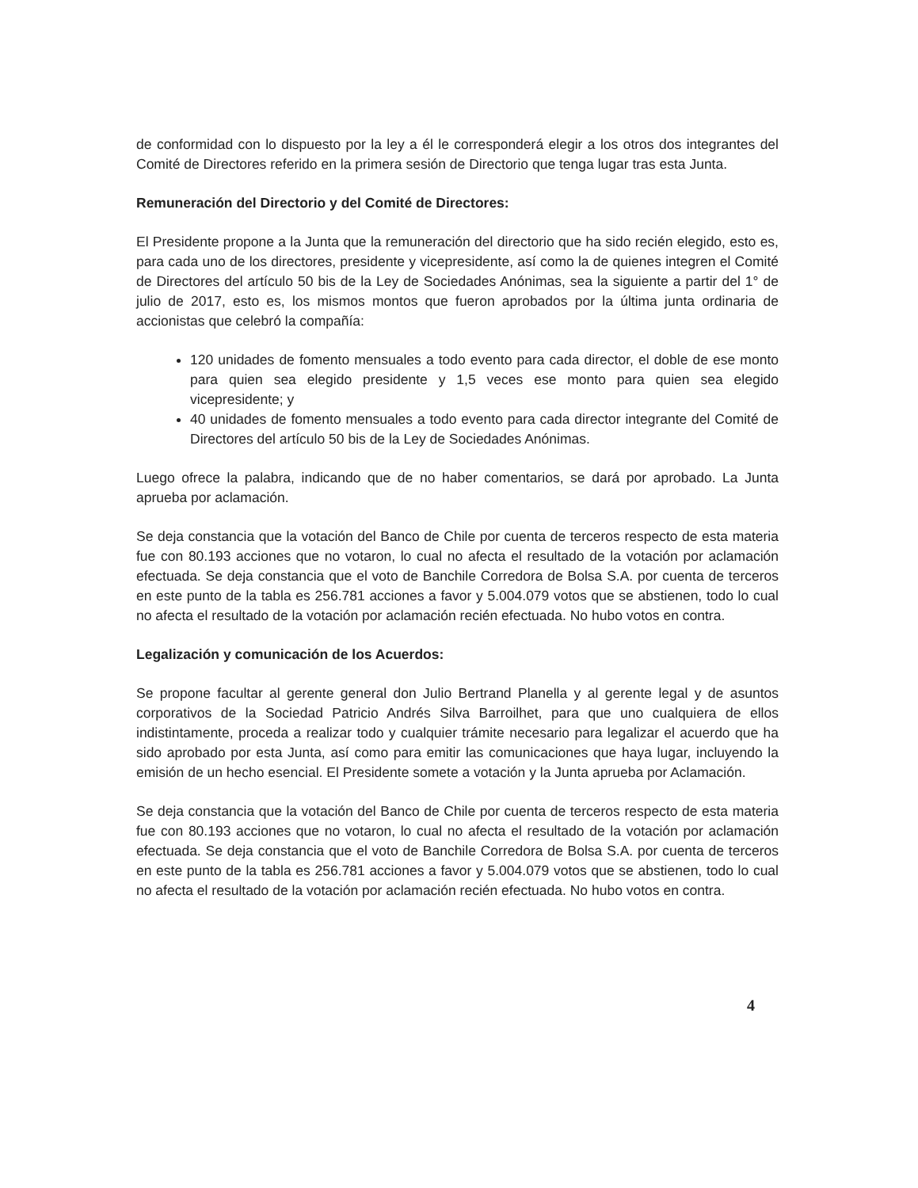de conformidad con lo dispuesto por la ley a él le corresponderá elegir a los otros dos integrantes del Comité de Directores referido en la primera sesión de Directorio que tenga lugar tras esta Junta.
Remuneración del Directorio y del Comité de Directores:
El Presidente propone a la Junta que la remuneración del directorio que ha sido recién elegido, esto es, para cada uno de los directores, presidente y vicepresidente, así como la de quienes integren el Comité de Directores del artículo 50 bis de la Ley de Sociedades Anónimas, sea la siguiente a partir del 1° de julio de 2017, esto es, los mismos montos que fueron aprobados por la última junta ordinaria de accionistas que celebró la compañía:
120 unidades de fomento mensuales a todo evento para cada director, el doble de ese monto para quien sea elegido presidente y 1,5 veces ese monto para quien sea elegido vicepresidente; y
40 unidades de fomento mensuales a todo evento para cada director integrante del Comité de Directores del artículo 50 bis de la Ley de Sociedades Anónimas.
Luego ofrece la palabra, indicando que de no haber comentarios, se dará por aprobado. La Junta aprueba por aclamación.
Se deja constancia que la votación del Banco de Chile por cuenta de terceros respecto de esta materia fue con 80.193 acciones que no votaron, lo cual no afecta el resultado de la votación por aclamación efectuada. Se deja constancia que el voto de Banchile Corredora de Bolsa S.A. por cuenta de terceros en este punto de la tabla es 256.781 acciones a favor y 5.004.079 votos que se abstienen, todo lo cual no afecta el resultado de la votación por aclamación recién efectuada. No hubo votos en contra.
Legalización y comunicación de los Acuerdos:
Se propone facultar al gerente general don Julio Bertrand Planella y al gerente legal y de asuntos corporativos de la Sociedad Patricio Andrés Silva Barroilhet, para que uno cualquiera de ellos indistintamente, proceda a realizar todo y cualquier trámite necesario para legalizar el acuerdo que ha sido aprobado por esta Junta, así como para emitir las comunicaciones que haya lugar, incluyendo la emisión de un hecho esencial. El Presidente somete a votación y la Junta aprueba por Aclamación.
Se deja constancia que la votación del Banco de Chile por cuenta de terceros respecto de esta materia fue con 80.193 acciones que no votaron, lo cual no afecta el resultado de la votación por aclamación efectuada. Se deja constancia que el voto de Banchile Corredora de Bolsa S.A. por cuenta de terceros en este punto de la tabla es 256.781 acciones a favor y 5.004.079 votos que se abstienen, todo lo cual no afecta el resultado de la votación por aclamación recién efectuada. No hubo votos en contra.
4